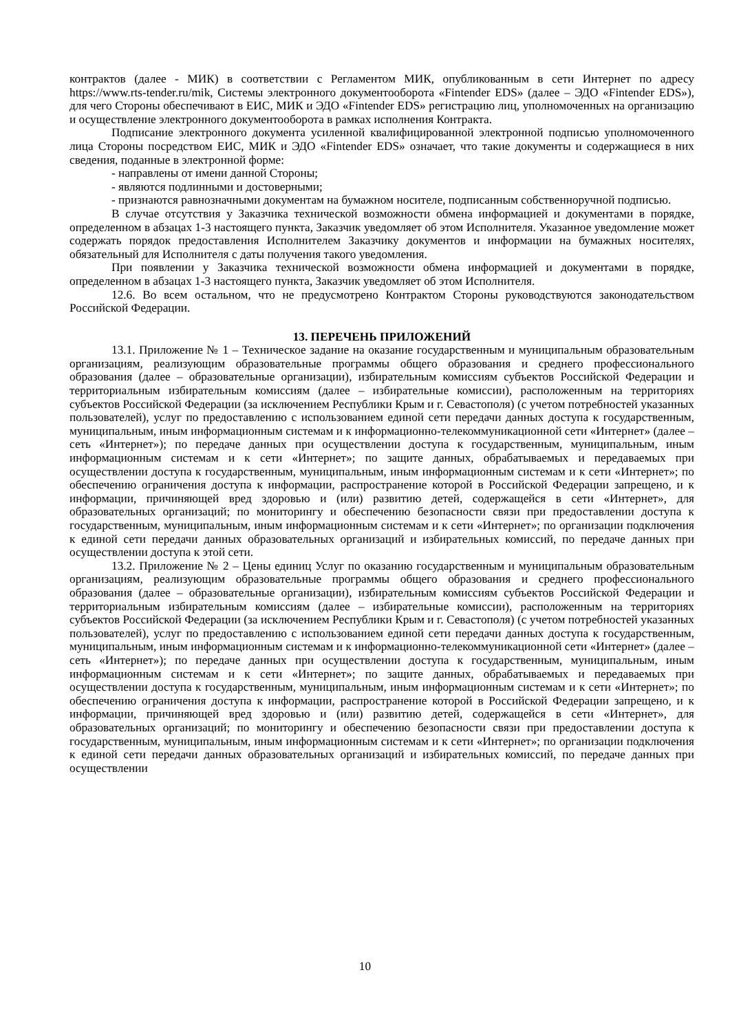контрактов (далее - МИК) в соответствии с Регламентом МИК, опубликованным в сети Интернет по адресу https://www.rts-tender.ru/mik, Системы электронного документооборота «Fintender EDS» (далее – ЭДО «Fintender EDS»), для чего Стороны обеспечивают в ЕИС, МИК и ЭДО «Fintender EDS» регистрацию лиц, уполномоченных на организацию и осуществление электронного документооборота в рамках исполнения Контракта.
Подписание электронного документа усиленной квалифицированной электронной подписью уполномоченного лица Стороны посредством ЕИС, МИК и ЭДО «Fintender EDS» означает, что такие документы и содержащиеся в них сведения, поданные в электронной форме:
- направлены от имени данной Стороны;
- являются подлинными и достоверными;
- признаются равнозначными документам на бумажном носителе, подписанным собственноручной подписью.
В случае отсутствия у Заказчика технической возможности обмена информацией и документами в порядке, определенном в абзацах 1-3 настоящего пункта, Заказчик уведомляет об этом Исполнителя. Указанное уведомление может содержать порядок предоставления Исполнителем Заказчику документов и информации на бумажных носителях, обязательный для Исполнителя с даты получения такого уведомления.
При появлении у Заказчика технической возможности обмена информацией и документами в порядке, определенном в абзацах 1-3 настоящего пункта, Заказчик уведомляет об этом Исполнителя.
12.6. Во всем остальном, что не предусмотрено Контрактом Стороны руководствуются законодательством Российской Федерации.
13. ПЕРЕЧЕНЬ ПРИЛОЖЕНИЙ
13.1. Приложение № 1 – Техническое задание на оказание государственным и муниципальным образовательным организациям, реализующим образовательные программы общего образования и среднего профессионального образования (далее – образовательные организации), избирательным комиссиям субъектов Российской Федерации и территориальным избирательным комиссиям (далее – избирательные комиссии), расположенным на территориях субъектов Российской Федерации (за исключением Республики Крым и г. Севастополя) (с учетом потребностей указанных пользователей), услуг по предоставлению с использованием единой сети передачи данных доступа к государственным, муниципальным, иным информационным системам и к информационно-телекоммуникационной сети «Интернет» (далее – сеть «Интернет»); по передаче данных при осуществлении доступа к государственным, муниципальным, иным информационным системам и к сети «Интернет»; по защите данных, обрабатываемых и передаваемых при осуществлении доступа к государственным, муниципальным, иным информационным системам и к сети «Интернет»; по обеспечению ограничения доступа к информации, распространение которой в Российской Федерации запрещено, и к информации, причиняющей вред здоровью и (или) развитию детей, содержащейся в сети «Интернет», для образовательных организаций; по мониторингу и обеспечению безопасности связи при предоставлении доступа к государственным, муниципальным, иным информационным системам и к сети «Интернет»; по организации подключения к единой сети передачи данных образовательных организаций и избирательных комиссий, по передаче данных при осуществлении доступа к этой сети.
13.2. Приложение № 2 – Цены единиц Услуг по оказанию государственным и муниципальным образовательным организациям, реализующим образовательные программы общего образования и среднего профессионального образования (далее – образовательные организации), избирательным комиссиям субъектов Российской Федерации и территориальным избирательным комиссиям (далее – избирательные комиссии), расположенным на территориях субъектов Российской Федерации (за исключением Республики Крым и г. Севастополя) (с учетом потребностей указанных пользователей), услуг по предоставлению с использованием единой сети передачи данных доступа к государственным, муниципальным, иным информационным системам и к информационно-телекоммуникационной сети «Интернет» (далее – сеть «Интернет»); по передаче данных при осуществлении доступа к государственным, муниципальным, иным информационным системам и к сети «Интернет»; по защите данных, обрабатываемых и передаваемых при осуществлении доступа к государственным, муниципальным, иным информационным системам и к сети «Интернет»; по обеспечению ограничения доступа к информации, распространение которой в Российской Федерации запрещено, и к информации, причиняющей вред здоровью и (или) развитию детей, содержащейся в сети «Интернет», для образовательных организаций; по мониторингу и обеспечению безопасности связи при предоставлении доступа к государственным, муниципальным, иным информационным системам и к сети «Интернет»; по организации подключения к единой сети передачи данных образовательных организаций и избирательных комиссий, по передаче данных при осуществлении
10